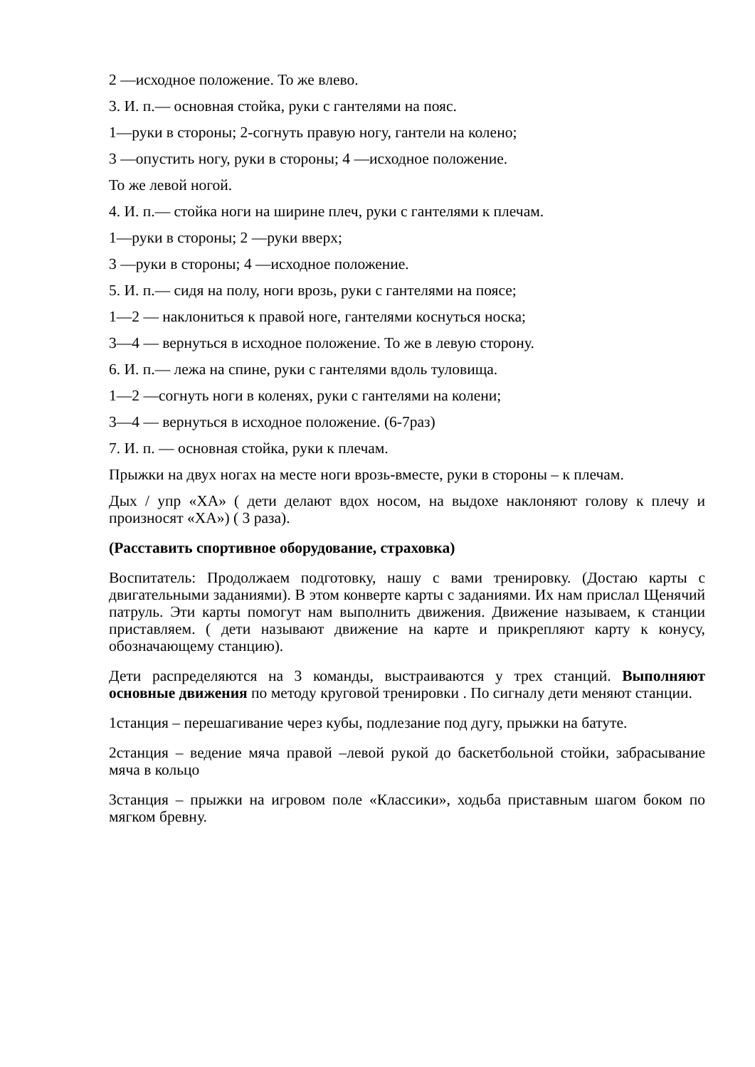2 —исходное положение. То же влево.
3. И. п.— основная стойка, руки с гантелями на пояс.
1—руки в стороны; 2-согнуть правую ногу, гантели на колено;
3 —опустить ногу, руки в стороны; 4 —исходное положение.
То же левой ногой.
4. И. п.— стойка ноги на ширине плеч, руки с гантелями к плечам.
1—руки в стороны; 2 —руки вверх;
3 —руки в стороны; 4 —исходное положение.
5. И. п.— сидя на полу, ноги врозь, руки с гантелями на поясе;
1—2 — наклониться к правой ноге, гантелями коснуться носка;
3—4 — вернуться в исходное положение. То же в левую сторону.
6. И. п.— лежа на спине, руки с гантелями вдоль туловища.
1—2 —согнуть ноги в коленях, руки с гантелями на колени;
3—4 — вернуться в исходное положение. (6-7раз)
7. И. п. — основная стойка, руки к плечам.
Прыжки на двух ногах на месте ноги врозь-вместе, руки в стороны – к плечам.
Дых / упр «ХА» ( дети делают вдох носом, на выдохе наклоняют голову к плечу и произносят «ХА») ( 3 раза).
(Расставить спортивное оборудование, страховка)
Воспитатель: Продолжаем подготовку, нашу с вами тренировку. (Достаю карты с двигательными заданиями). В этом конверте карты с заданиями. Их нам прислал Щенячий патруль. Эти карты помогут нам выполнить движения. Движение называем, к станции приставляем. ( дети называют движение на карте и прикрепляют карту к конусу, обозначающему станцию).
Дети распределяются на 3 команды, выстраиваются у трех станций. Выполняют основные движения по методу круговой тренировки . По сигналу дети меняют станции.
1станция – перешагивание через кубы, подлезание под дугу, прыжки на батуте.
2станция – ведение мяча правой –левой рукой до баскетбольной стойки, забрасывание мяча в кольцо
3станция – прыжки на игровом поле «Классики», ходьба приставным шагом боком по мягком бревну.